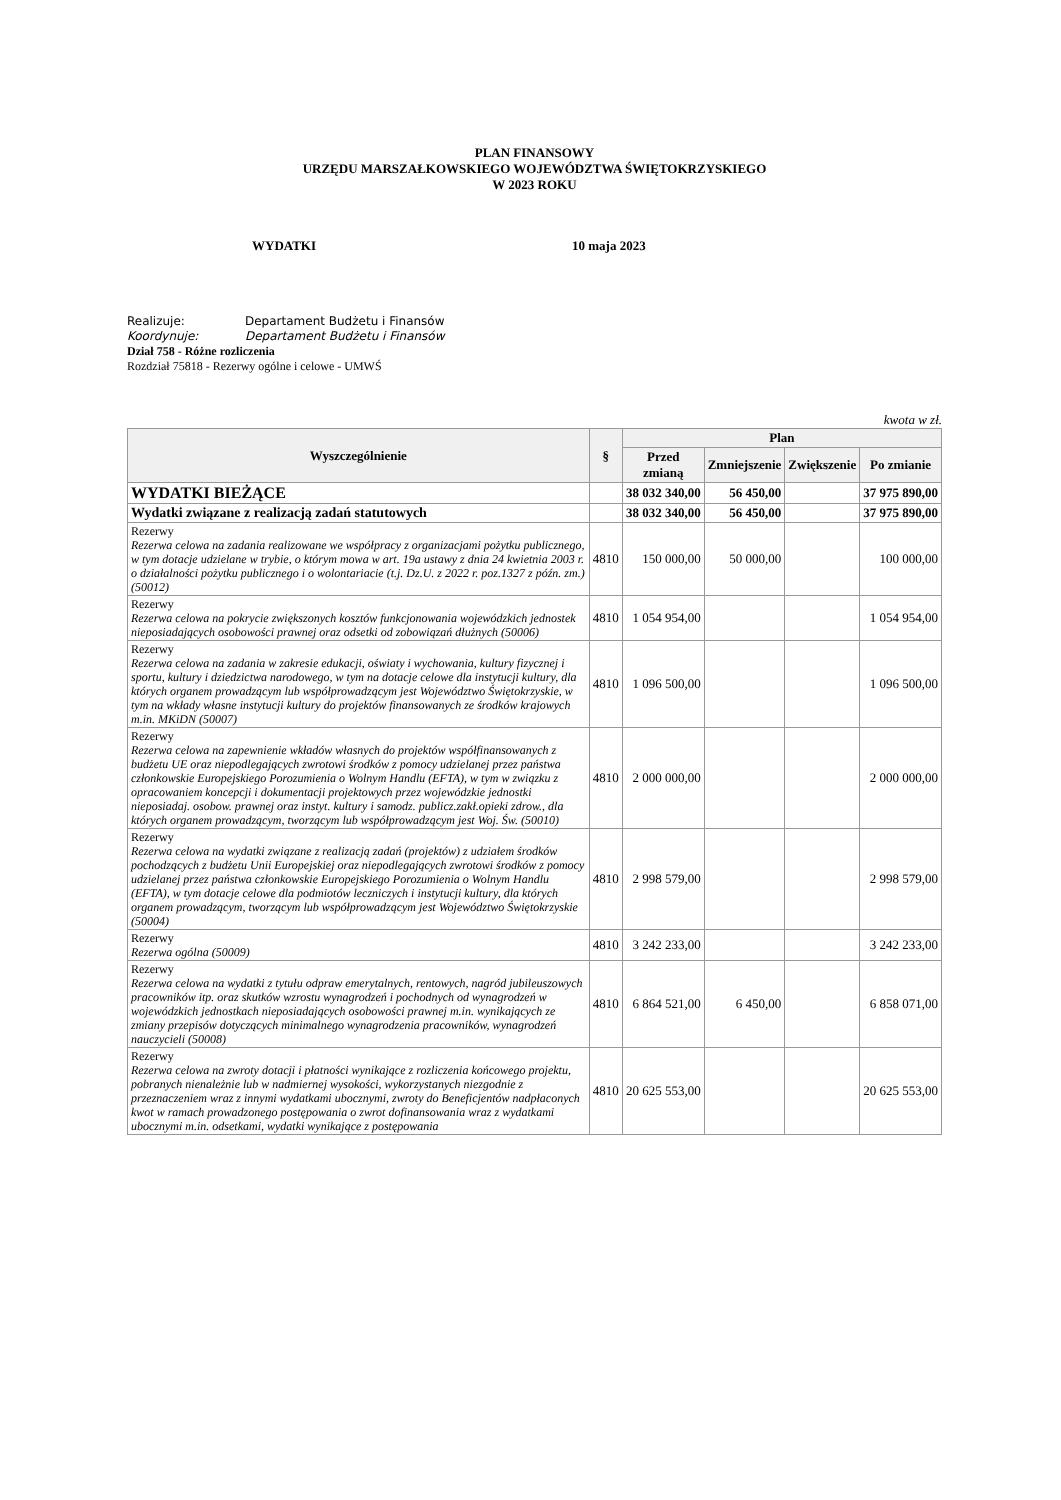PLAN FINANSOWY
URZĘDU MARSZAŁKOWSKIEGO WOJEWÓDZTWA ŚWIĘTOKRZYSKIEGO
W 2023 ROKU
WYDATKI 10 maja 2023
Realizuje: Departament Budżetu i Finansów
Koordynuje: Departament Budżetu i Finansów
Dział 758 - Różne rozliczenia
Rozdział 75818 - Rezerwy ogólne i celowe - UMWŚ
kwota w zł.
| Wyszczególnienie | § | Plan | | | |
| --- | --- | --- | --- | --- | --- |
| | | Przed zmianą | Zmniejszenie | Zwiększenie | Po zmianie |
| WYDATKI BIEŻĄCE | | 38 032 340,00 | 56 450,00 | | 37 975 890,00 |
| Wydatki związane z realizacją zadań statutowych | | 38 032 340,00 | 56 450,00 | | 37 975 890,00 |
| Rezerwy Rezerwa celowa na zadania realizowane we współpracy z organizacjami pożytku publicznego, w tym dotacje udzielane w trybie, o którym mowa w art. 19a ustawy z dnia 24 kwietnia 2003 r. o działalności pożytku publicznego i o wolontariacie (t.j. Dz.U. z 2022 r. poz.1327 z późn. zm.) (50012) | 4810 | 150 000,00 | 50 000,00 | | 100 000,00 |
| Rezerwy Rezerwa celowa na pokrycie zwiększonych kosztów funkcjonowania wojewódzkich jednostek nieposiadających osobowości prawnej oraz odsetki od zobowiązań dłużnych (50006) | 4810 | 1 054 954,00 | | | 1 054 954,00 |
| Rezerwy Rezerwa celowa na zadania w zakresie edukacji, oświaty i wychowania, kultury fizycznej i sportu, kultury i dziedzictwa narodowego, w tym na dotacje celowe dla instytucji kultury, dla których organem prowadzącym lub współprowadzącym jest Województwo Świętokrzyskie, w tym na wkłady własne instytucji kultury do projektów finansowanych ze środków krajowych m.in. MKiDN (50007) | 4810 | 1 096 500,00 | | | 1 096 500,00 |
| Rezerwy Rezerwa celowa na zapewnienie wkładów własnych do projektów współfinansowanych z budżetu UE oraz niepodlegających zwrotowi środków z pomocy udzielanej przez państwa członkowskie Europejskiego Porozumienia o Wolnym Handlu (EFTA), w tym w związku z opracowaniem koncepcji i dokumentacji projektowych przez wojewódzkie jednostki nieposiadaj. osobow. prawnej oraz instyt. kultury i samodz. publicz.zakł.opieki zdrow., dla których organem prowadzącym, tworzącym lub współprowadzącym jest Woj. Św. (50010) | 4810 | 2 000 000,00 | | | 2 000 000,00 |
| Rezerwy Rezerwa celowa na wydatki związane z realizacją zadań (projektów) z udziałem środków pochodzących z budżetu Unii Europejskiej oraz niepodlegających zwrotowi środków z pomocy udzielanej przez państwa członkowskie Europejskiego Porozumienia o Wolnym Handlu (EFTA), w tym dotacje celowe dla podmiotów leczniczych i instytucji kultury, dla których organem prowadzącym, tworzącym lub współprowadzącym jest Województwo Świętokrzyskie (50004) | 4810 | 2 998 579,00 | | | 2 998 579,00 |
| Rezerwy Rezerwa ogólna (50009) | 4810 | 3 242 233,00 | | | 3 242 233,00 |
| Rezerwy Rezerwa celowa na wydatki z tytułu odpraw emerytalnych, rentowych, nagród jubileuszowych pracowników itp. oraz skutków wzrostu wynagrodzeń i pochodnych od wynagrodzeń w wojewódzkich jednostkach nieposiadających osobowości prawnej m.in. wynikających ze zmiany przepisów dotyczących minimalnego wynagrodzenia pracowników, wynagrodzeń nauczycieli (50008) | 4810 | 6 864 521,00 | 6 450,00 | | 6 858 071,00 |
| Rezerwy Rezerwa celowa na zwroty dotacji i płatności wynikające z rozliczenia końcowego projektu, pobranych nienależnie lub w nadmiernej wysokości, wykorzystanych niezgodnie z przeznaczeniem wraz z innymi wydatkami ubocznymi, zwroty do Beneficjentów nadpłaconych kwot w ramach prowadzonego postępowania o zwrot dofinansowania wraz z wydatkami ubocznymi m.in. odsetkami, wydatki wynikające z postępowania | 4810 | 20 625 553,00 | | | 20 625 553,00 |